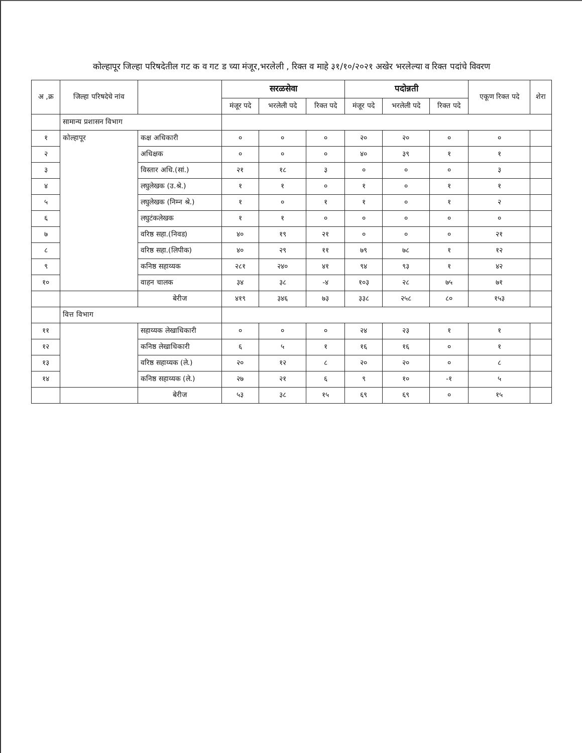कोल्हापूर जिल्हा परिषदेतील गट क व गट ड च्या मंजूर,भरलेली , रिक्त व माहे ३१/१०/२०२१ अखेर भरलेल्या व रिक्त पदांचे विवरण
| अ ,क्र | जिल्हा परिषदेचे नांव | | सरळसेवा | | | पदोन्नती | | | एकूण रिक्त पदे | शेरा |
| --- | --- | --- | --- | --- | --- | --- | --- | --- | --- | --- |
| | | | मंजूर पदे | भरलेली पदे | रिक्त पदे | मंजूर पदे | भरलेली पदे | रिक्त पदे | | |
| | सामान्य प्रशासन विभाग | | | | | | | | | |
| १ | कोल्हापूर | कक्ष अधिकारी | ० | ० | ० | २० | २० | ० | ० | |
| २ | | अधिक्षक | ० | ० | ० | ४० | ३९ | १ | १ | |
| ३ | | विस्तार अधि.(सां.) | २१ | १८ | ३ | ० | ० | ० | ३ | |
| ४ | | लघुलेखक (उ.श्रे.) | १ | १ | ० | १ | ० | १ | १ | |
| ५ | | लघुलेखक (निम्न श्रे.) | १ | ० | १ | १ | ० | १ | २ | |
| ६ | | लघुटंकलेखक | १ | १ | ० | ० | ० | ० | ० | |
| ७ | | वरिष्ठ सहा.(निवड) | ४० | १९ | २१ | ० | ० | ० | २१ | |
| ८ | | वरिष्ठ सहा.(लिपीक) | ४० | २९ | ११ | ७९ | ७८ | १ | १२ | |
| ९ | | कनिष्ठ सहाय्यक | २८१ | २४० | ४१ | ९४ | ९३ | १ | ४२ | |
| १० | | वाहन चालक | ३४ | ३८ | -४ | १०३ | २८ | ७५ | ७१ | |
| | | बेरीज | ४१९ | ३४६ | ७३ | ३३८ | २५८ | ८० | १५३ | |
| | वित्त विभाग | | | | | | | | | |
| ११ | | सहाय्यक लेखाधिकारी | ० | ० | ० | २४ | २३ | १ | १ | |
| १२ | | कनिष्ठ लेखाधिकारी | ६ | ५ | १ | १६ | १६ | ० | १ | |
| १३ | | वरिष्ठ सहाय्यक (ले.) | २० | १२ | ८ | २० | २० | ० | ८ | |
| १४ | | कनिष्ठ सहाय्यक (ले.) | २७ | २१ | ६ | ९ | १० | -१ | ५ | |
| | | बेरीज | ५३ | ३८ | १५ | ६९ | ६९ | ० | १५ | |